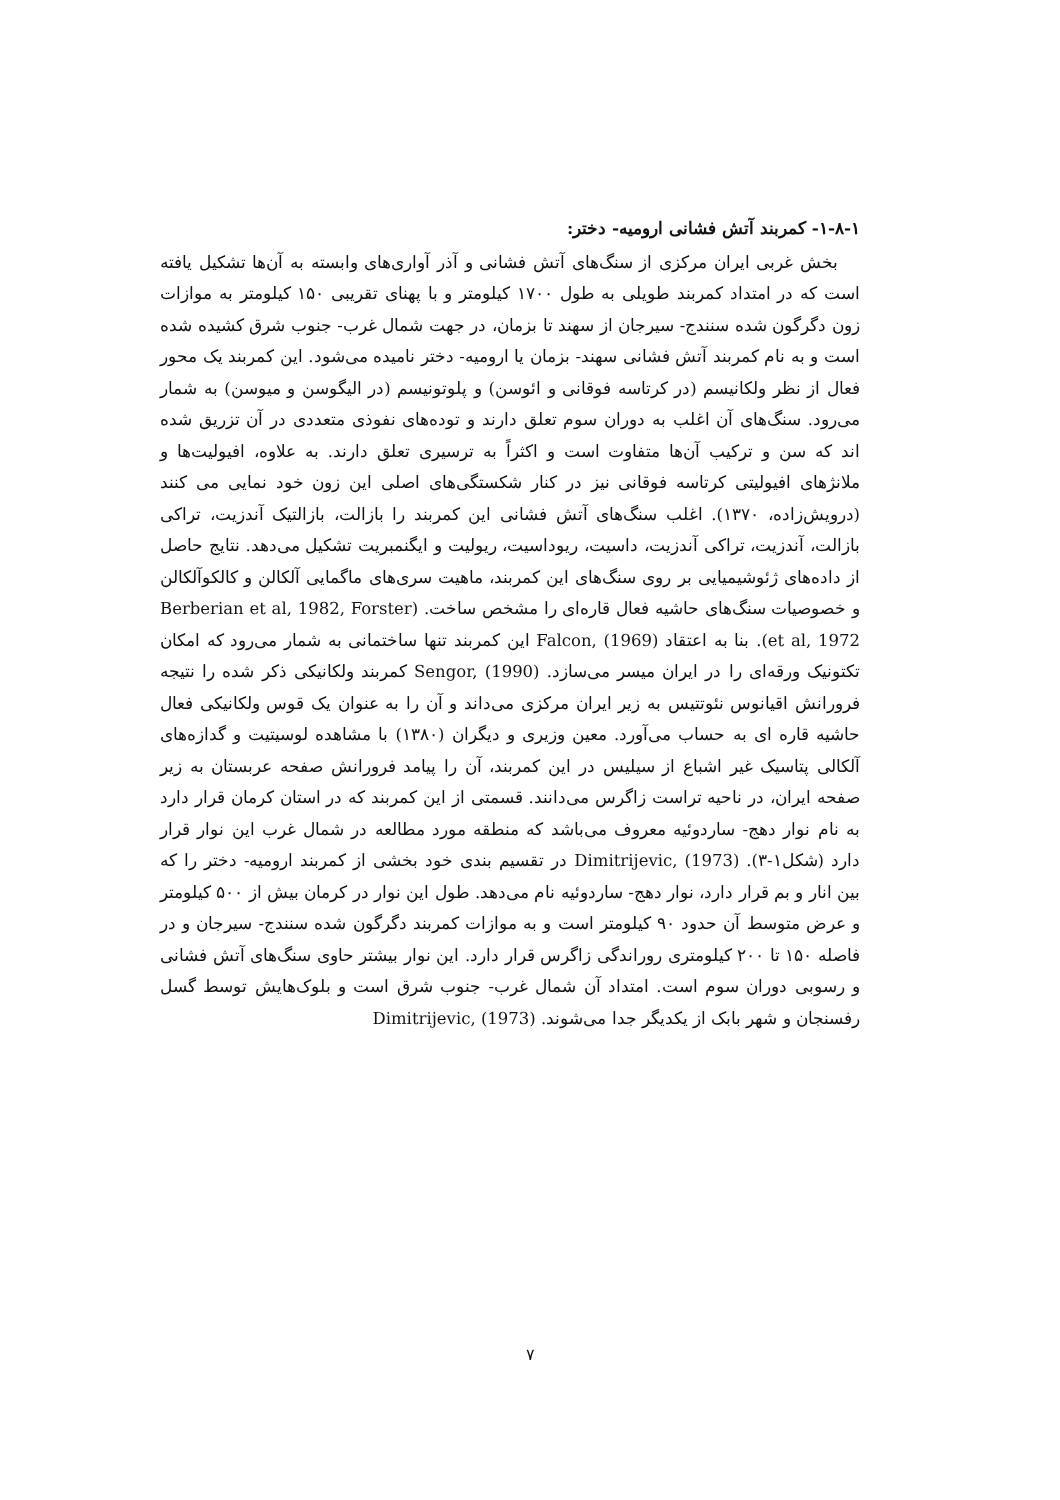۱-۸-۱- کمربند آتش فشانی ارومیه- دختر:
بخش غربی ایران مرکزی از سنگ‌های آتش فشانی و آذر آواری‌های وابسته به آن‌ها تشکیل یافته است که در امتداد کمربند طویلی به طول ۱۷۰۰ کیلومتر و با پهنای تقریبی ۱۵۰ کیلومتر به موازات زون دگرگون شده سنندج- سیرجان از سهند تا بزمان، در جهت شمال غرب- جنوب شرق کشیده شده است و به نام کمربند آتش فشانی سهند- بزمان یا ارومیه- دختر نامیده می‌شود. این کمربند یک محور فعال از نظر ولکانیسم (در کرتاسه فوقانی و ائوسن) و پلوتونیسم (در الیگوسن و میوسن) به شمار می‌رود. سنگ‌های آن اغلب به دوران سوم تعلق دارند و توده‌های نفوذی متعددی در آن تزریق شده اند که سن و ترکیب آن‌ها متفاوت است و اکثراً به ترسیری تعلق دارند. به علاوه، افیولیت‌ها و ملانژهای افیولیتی کرتاسه فوقانی نیز در کنار شکستگی‌های اصلی این زون خود نمایی می کنند (درویش‌زاده، ۱۳۷۰). اغلب سنگ‌های آتش فشانی این کمربند را بازالت، بازالتیک آندزیت، تراکی بازالت، آندزیت، تراکی آندزیت، داسیت، ریوداسیت، ریولیت و ایگنمبریت تشکیل می‌دهد. نتایج حاصل از داده‌های ژئوشیمیایی بر روی سنگ‌های این کمربند، ماهیت سری‌های ماگمایی آلکالن و کالکوآلکالن و خصوصیات سنگ‌های حاشیه فعال قاره‌ای را مشخص ساخت. (Berberian et al, 1982, Forster et al, 1972). بنا به اعتقاد Falcon, (1969) این کمربند تنها ساختمانی به شمار می‌رود که امکان تکتونیک ورقه‌ای را در ایران میسر می‌سازد. Sengor, (1990) کمربند ولکانیکی ذکر شده را نتیجه فرورانش اقیانوس نئوتتیس به زیر ایران مرکزی می‌داند و آن را به عنوان یک قوس ولکانیکی فعال حاشیه قاره ای به حساب می‌آورد. معین وزیری و دیگران (۱۳۸۰) با مشاهده لوسیتیت و گدازه‌های آلکالی پتاسیک غیر اشباع از سیلیس در این کمربند، آن را پیامد فرورانش صفحه عربستان به زیر صفحه ایران، در ناحیه تراست زاگرس می‌دانند. قسمتی از این کمربند که در استان کرمان قرار دارد به نام نوار دهج- ساردوئیه معروف می‌باشد که منطقه مورد مطالعه در شمال غرب این نوار قرار دارد (شکل۱-۳). Dimitrijevic, (1973) در تقسیم بندی خود بخشی از کمربند ارومیه- دختر را که بین انار و بم قرار دارد، نوار دهج- ساردوئیه نام می‌دهد. طول این نوار در کرمان بیش از ۵۰۰ کیلومتر و عرض متوسط آن حدود ۹۰ کیلومتر است و به موازات کمربند دگرگون شده سنندج- سیرجان و در فاصله ۱۵۰ تا ۲۰۰ کیلومتری روراندگی زاگرس قرار دارد. این نوار بیشتر حاوی سنگ‌های آتش فشانی و رسوبی دوران سوم است. امتداد آن شمال غرب- جنوب شرق است و بلوک‌هایش توسط گسل رفسنجان و شهر بابک از یکدیگر جدا می‌شوند. Dimitrijevic, (1973)
۷